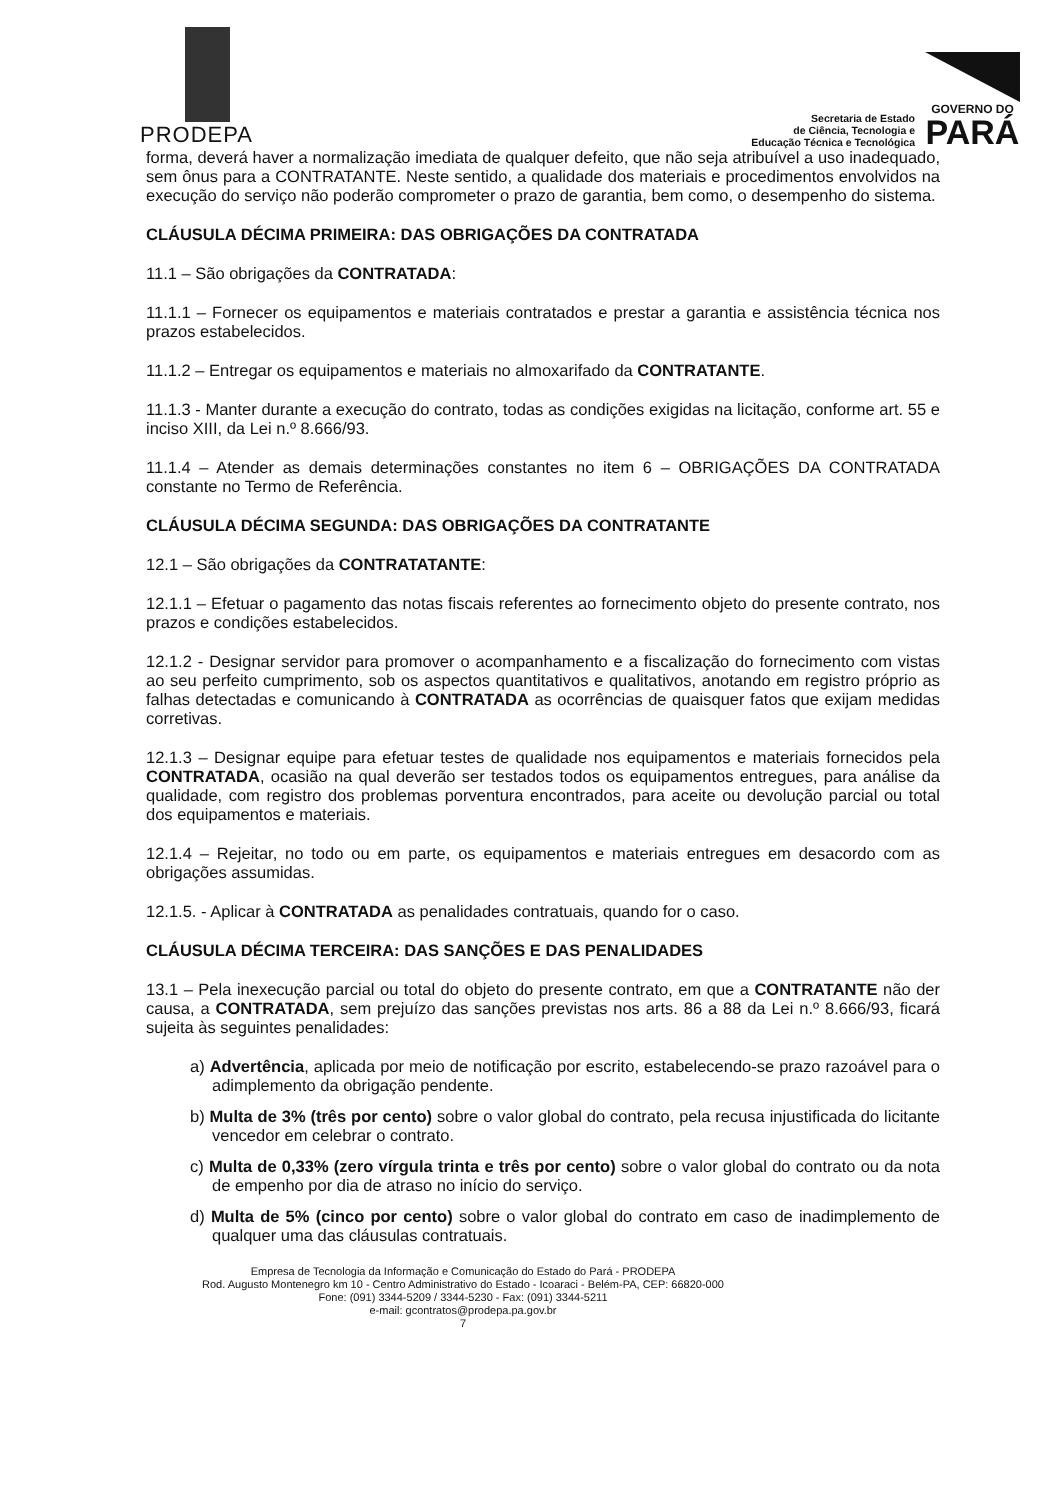PRODEPA
Secretaria de Estado
de Ciência, Tecnologia e
Educação Técnica e Tecnológica
GOVERNO DO
PARÁ
forma, deverá haver a normalização imediata de qualquer defeito, que não seja atribuível a uso inadequado, sem ônus para a CONTRATANTE. Neste sentido, a qualidade dos materiais e procedimentos envolvidos na execução do serviço não poderão comprometer o prazo de garantia, bem como, o desempenho do sistema.
CLÁUSULA DÉCIMA PRIMEIRA: DAS OBRIGAÇÕES DA CONTRATADA
11.1 – São obrigações da CONTRATADA:
11.1.1 – Fornecer os equipamentos e materiais contratados e prestar a garantia e assistência técnica nos prazos estabelecidos.
11.1.2 – Entregar os equipamentos e materiais no almoxarifado da CONTRATANTE.
11.1.3 - Manter durante a execução do contrato, todas as condições exigidas na licitação, conforme art. 55 e inciso XIII, da Lei n.º 8.666/93.
11.1.4 – Atender as demais determinações constantes no item 6 – OBRIGAÇÕES DA CONTRATADA constante no Termo de Referência.
CLÁUSULA DÉCIMA SEGUNDA: DAS OBRIGAÇÕES DA CONTRATANTE
12.1 – São obrigações da CONTRATATANTE:
12.1.1 – Efetuar o pagamento das notas fiscais referentes ao fornecimento objeto do presente contrato, nos prazos e condições estabelecidos.
12.1.2 - Designar servidor para promover o acompanhamento e a fiscalização do fornecimento com vistas ao seu perfeito cumprimento, sob os aspectos quantitativos e qualitativos, anotando em registro próprio as falhas detectadas e comunicando à CONTRATADA as ocorrências de quaisquer fatos que exijam medidas corretivas.
12.1.3 – Designar equipe para efetuar testes de qualidade nos equipamentos e materiais fornecidos pela CONTRATADA, ocasião na qual deverão ser testados todos os equipamentos entregues, para análise da qualidade, com registro dos problemas porventura encontrados, para aceite ou devolução parcial ou total dos equipamentos e materiais.
12.1.4 – Rejeitar, no todo ou em parte, os equipamentos e materiais entregues em desacordo com as obrigações assumidas.
12.1.5. - Aplicar à CONTRATADA as penalidades contratuais, quando for o caso.
CLÁUSULA DÉCIMA TERCEIRA: DAS SANÇÕES E DAS PENALIDADES
13.1 – Pela inexecução parcial ou total do objeto do presente contrato, em que a CONTRATANTE não der causa, a CONTRATADA, sem prejuízo das sanções previstas nos arts. 86 a 88 da Lei n.º 8.666/93, ficará sujeita às seguintes penalidades:
a) Advertência, aplicada por meio de notificação por escrito, estabelecendo-se prazo razoável para o adimplemento da obrigação pendente.
b) Multa de 3% (três por cento) sobre o valor global do contrato, pela recusa injustificada do licitante vencedor em celebrar o contrato.
c) Multa de 0,33% (zero vírgula trinta e três por cento) sobre o valor global do contrato ou da nota de empenho por dia de atraso no início do serviço.
d) Multa de 5% (cinco por cento) sobre o valor global do contrato em caso de inadimplemento de qualquer uma das cláusulas contratuais.
Empresa de Tecnologia da Informação e Comunicação do Estado do Pará - PRODEPA
Rod. Augusto Montenegro km 10 - Centro Administrativo do Estado - Icoaraci - Belém-PA, CEP: 66820-000
Fone: (091) 3344-5209 / 3344-5230 - Fax: (091) 3344-5211
e-mail: gcontratos@prodepa.pa.gov.br
7